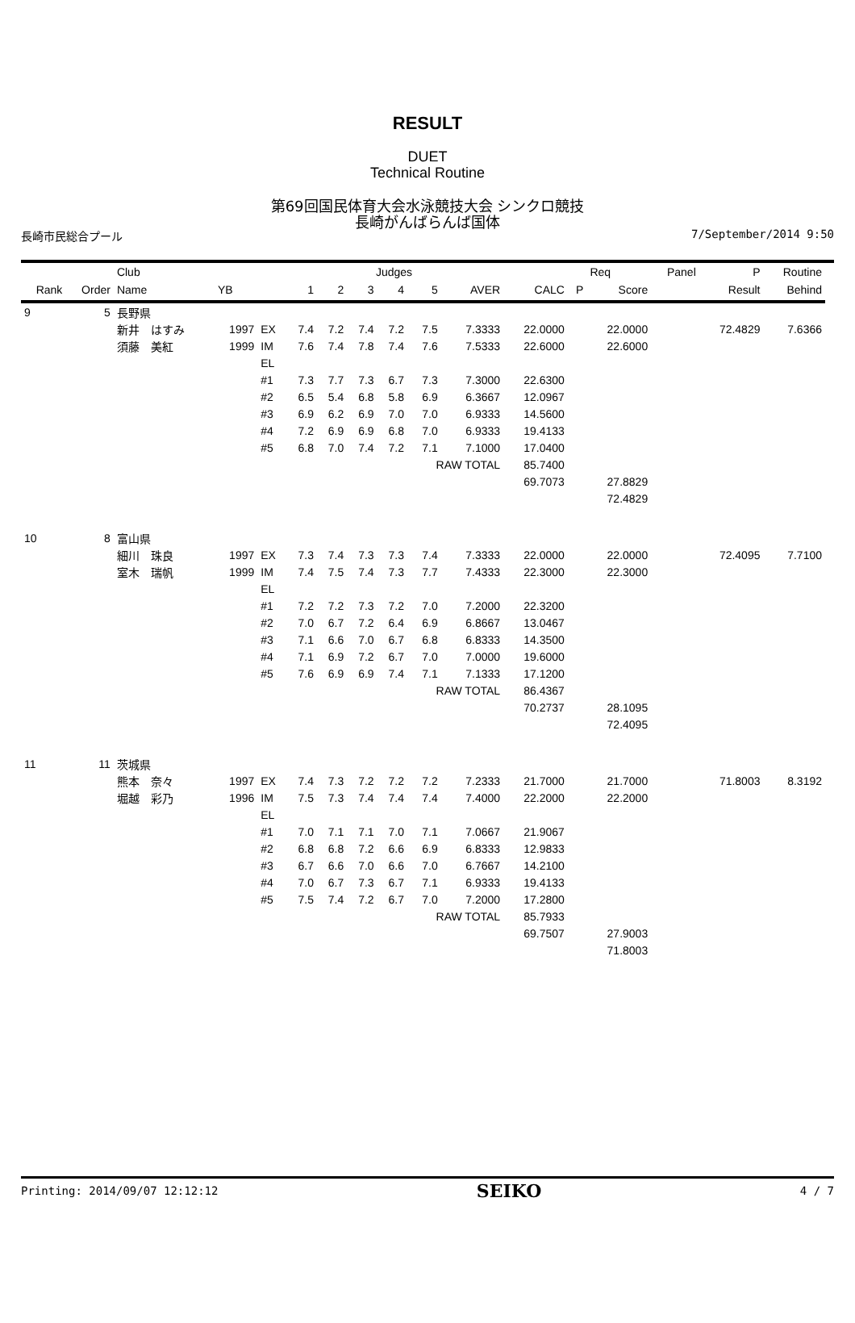RESULT
DUET
Technical Routine
第69回国民体育大会水泳競技大会 シンクロ競技
長崎がんばらんば国体
長崎市民総合プール 7/September/2014 9:50
| | | Club | | | | | Judges | | | | | | Req | Panel | P | Routine | |
| --- | --- | --- | --- | --- | --- | --- | --- | --- | --- | --- | --- | --- | --- | --- | --- | --- | --- |
| Rank | Order | Name | YB | | 1 | 2 | 3 | 4 | 5 | AVER | CALC | P | Score | | Result | Behind | |
| 9 | 5 | 長野県 | | | | | | | | | | | | | | | |
| | | 新井 はすみ | 1997 | EX | 7.4 | 7.2 | 7.4 | 7.2 | 7.5 | 7.3333 | 22.0000 | | 22.0000 | | 72.4829 | 7.6366 | |
| | | 須藤 美紅 | 1999 | IM | 7.6 | 7.4 | 7.8 | 7.4 | 7.6 | 7.5333 | 22.6000 | | 22.6000 | | | | |
| | | | | EL | | | | | | | | | | | | | |
| | | | | #1 | 7.3 | 7.7 | 7.3 | 6.7 | 7.3 | 7.3000 | 22.6300 | | | | | | |
| | | | | #2 | 6.5 | 5.4 | 6.8 | 5.8 | 6.9 | 6.3667 | 12.0967 | | | | | | |
| | | | | #3 | 6.9 | 6.2 | 6.9 | 7.0 | 7.0 | 6.9333 | 14.5600 | | | | | | |
| | | | | #4 | 7.2 | 6.9 | 6.9 | 6.8 | 7.0 | 6.9333 | 19.4133 | | | | | | |
| | | | | #5 | 6.8 | 7.0 | 7.4 | 7.2 | 7.1 | 7.1000 | 17.0400 | | | | | | |
| | | | | | | | | | RAW TOTAL | | 85.7400 | | | | | | |
| | | | | | | | | | | | 69.7073 | | 27.8829 | | | | |
| | | | | | | | | | | | | | 72.4829 | | | | |
| 10 | 8 | 富山県 | | | | | | | | | | | | | | | |
| | | 細川 珠良 | 1997 | EX | 7.3 | 7.4 | 7.3 | 7.3 | 7.4 | 7.3333 | 22.0000 | | 22.0000 | | 72.4095 | 7.7100 | |
| | | 室木 瑞帆 | 1999 | IM | 7.4 | 7.5 | 7.4 | 7.3 | 7.7 | 7.4333 | 22.3000 | | 22.3000 | | | | |
| | | | | EL | | | | | | | | | | | | | |
| | | | | #1 | 7.2 | 7.2 | 7.3 | 7.2 | 7.0 | 7.2000 | 22.3200 | | | | | | |
| | | | | #2 | 7.0 | 6.7 | 7.2 | 6.4 | 6.9 | 6.8667 | 13.0467 | | | | | | |
| | | | | #3 | 7.1 | 6.6 | 7.0 | 6.7 | 6.8 | 6.8333 | 14.3500 | | | | | | |
| | | | | #4 | 7.1 | 6.9 | 7.2 | 6.7 | 7.0 | 7.0000 | 19.6000 | | | | | | |
| | | | | #5 | 7.6 | 6.9 | 6.9 | 7.4 | 7.1 | 7.1333 | 17.1200 | | | | | | |
| | | | | | | | | | RAW TOTAL | | 86.4367 | | | | | | |
| | | | | | | | | | | | 70.2737 | | 28.1095 | | | | |
| | | | | | | | | | | | | | 72.4095 | | | | |
| 11 | 11 | 茨城県 | | | | | | | | | | | | | | | |
| | | 熊本 奈々 | 1997 | EX | 7.4 | 7.3 | 7.2 | 7.2 | 7.2 | 7.2333 | 21.7000 | | 21.7000 | | 71.8003 | 8.3192 | |
| | | 堀越 彩乃 | 1996 | IM | 7.5 | 7.3 | 7.4 | 7.4 | 7.4 | 7.4000 | 22.2000 | | 22.2000 | | | | |
| | | | | EL | | | | | | | | | | | | | |
| | | | | #1 | 7.0 | 7.1 | 7.1 | 7.0 | 7.1 | 7.0667 | 21.9067 | | | | | | |
| | | | | #2 | 6.8 | 6.8 | 7.2 | 6.6 | 6.9 | 6.8333 | 12.9833 | | | | | | |
| | | | | #3 | 6.7 | 6.6 | 7.0 | 6.6 | 7.0 | 6.7667 | 14.2100 | | | | | | |
| | | | | #4 | 7.0 | 6.7 | 7.3 | 6.7 | 7.1 | 6.9333 | 19.4133 | | | | | | |
| | | | | #5 | 7.5 | 7.4 | 7.2 | 6.7 | 7.0 | 7.2000 | 17.2800 | | | | | | |
| | | | | | | | | | RAW TOTAL | | 85.7933 | | | | | | |
| | | | | | | | | | | | 69.7507 | | 27.9003 | | | | |
| | | | | | | | | | | | | | 71.8003 | | | | |
Printing: 2014/09/07 12:12:12 SEIKO 4 / 7